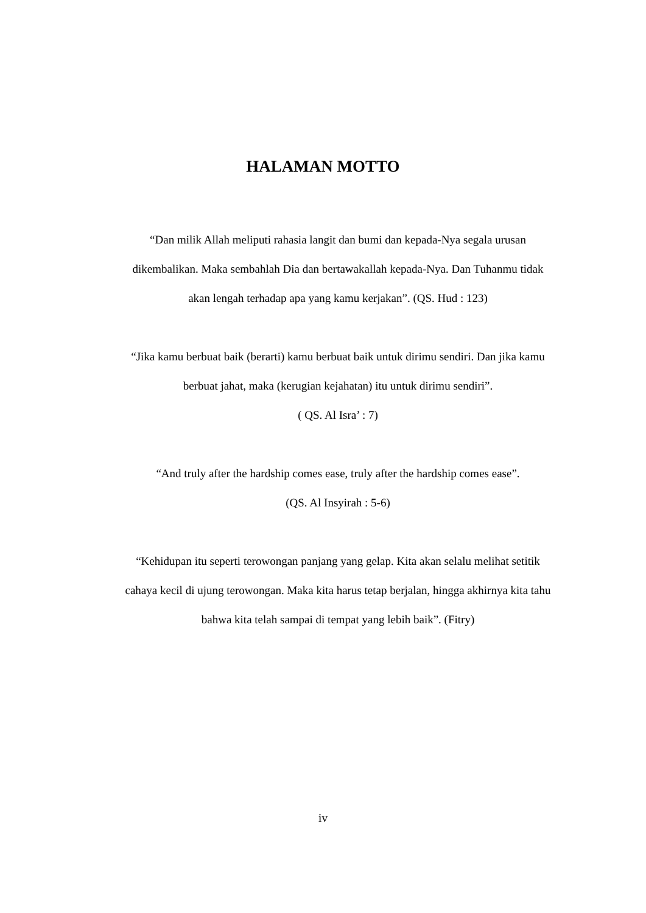HALAMAN MOTTO
“Dan milik Allah meliputi rahasia langit dan bumi dan kepada-Nya segala urusan dikembalikan. Maka sembahlah Dia dan bertawakallah kepada-Nya. Dan Tuhanmu tidak akan lengah terhadap apa yang kamu kerjakan”. (QS. Hud : 123)
“Jika kamu berbuat baik (berarti) kamu berbuat baik untuk dirimu sendiri. Dan jika kamu berbuat jahat, maka (kerugian kejahatan) itu untuk dirimu sendiri”.
( QS. Al Isra’ : 7)
“And truly after the hardship comes ease, truly after the hardship comes ease”.
(QS. Al Insyirah : 5-6)
“Kehidupan itu seperti terowongan panjang yang gelap. Kita akan selalu melihat setitik cahaya kecil di ujung terowongan. Maka kita harus tetap berjalan, hingga akhirnya kita tahu bahwa kita telah sampai di tempat yang lebih baik”. (Fitry)
iv